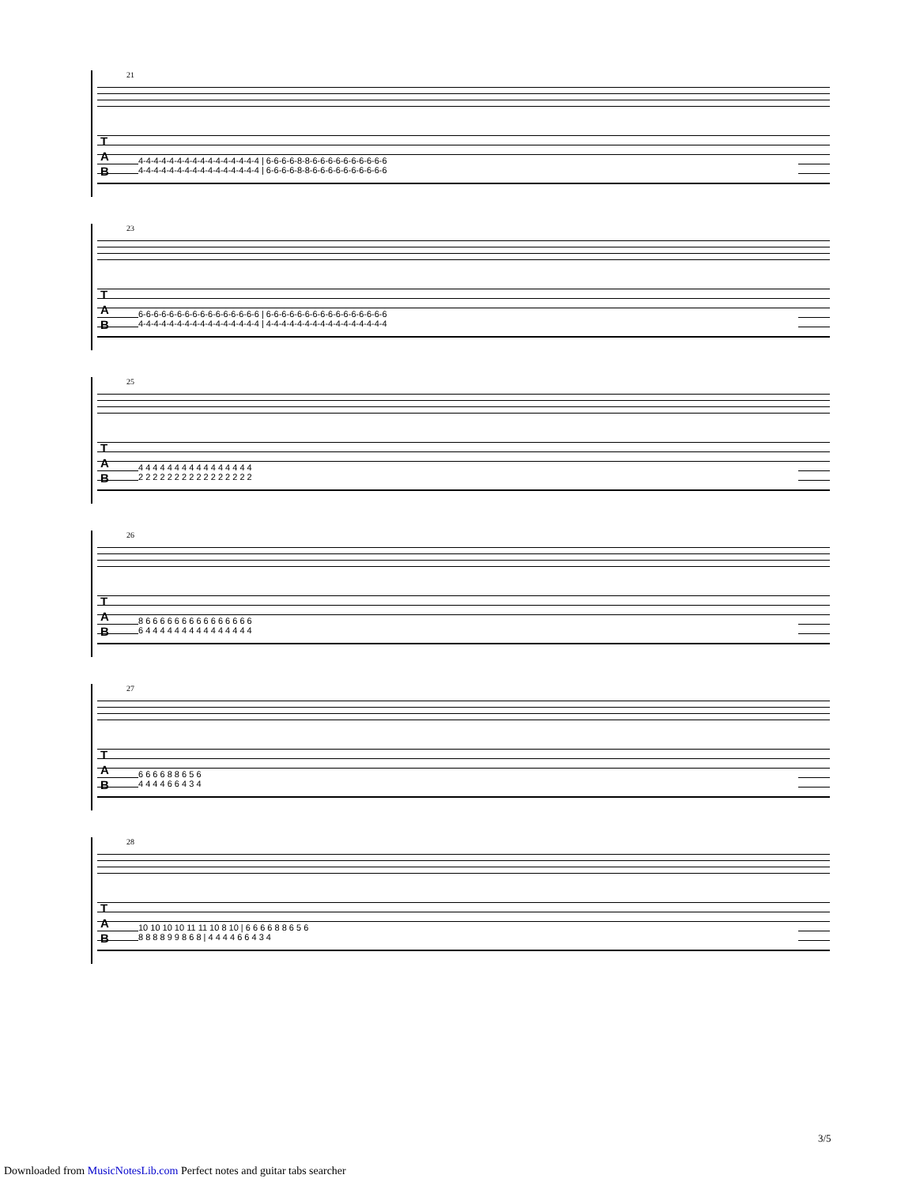21
T
A
B
4-4-4-4-4-4-4-4-4-4-4-4-4-4-4-4 | 6-6-6-6-8-8-6-6-6-6-6-6-6-6-6-6
4-4-4-4-4-4-4-4-4-4-4-4-4-4-4-4 | 6-6-6-6-8-8-6-6-6-6-6-6-6-6-6-6
23
T
A
B
6-6-6-6-6-6-6-6-6-6-6-6-6-6-6-6 | 6-6-6-6-6-6-6-6-6-6-6-6-6-6-6-6
4-4-4-4-4-4-4-4-4-4-4-4-4-4-4-4 | 4-4-4-4-4-4-4-4-4-4-4-4-4-4-4-4
25
T
A
B
4 4 4 4 4 4 4 4 4 4 4 4 4 4 4 4
2 2 2 2 2 2 2 2 2 2 2 2 2 2 2 2
26
T
A
B
8 6 6 6 6 6 6 6 6 6 6 6 6 6 6 6
6 4 4 4 4 4 4 4 4 4 4 4 4 4 4 4
27
T
A
B
6 6 6 6 8 8 6 5 6
4 4 4 4 6 6 4 3 4
28
T
A
B
10 10 10 10 11 11 10 8 10 | 6 6 6 6 8 8 6 5 6
8 8 8 8 9 9 8 6 8 | 4 4 4 4 6 6 4 3 4
3/5
Downloaded from MusicNotesLib.com Perfect notes and guitar tabs searcher